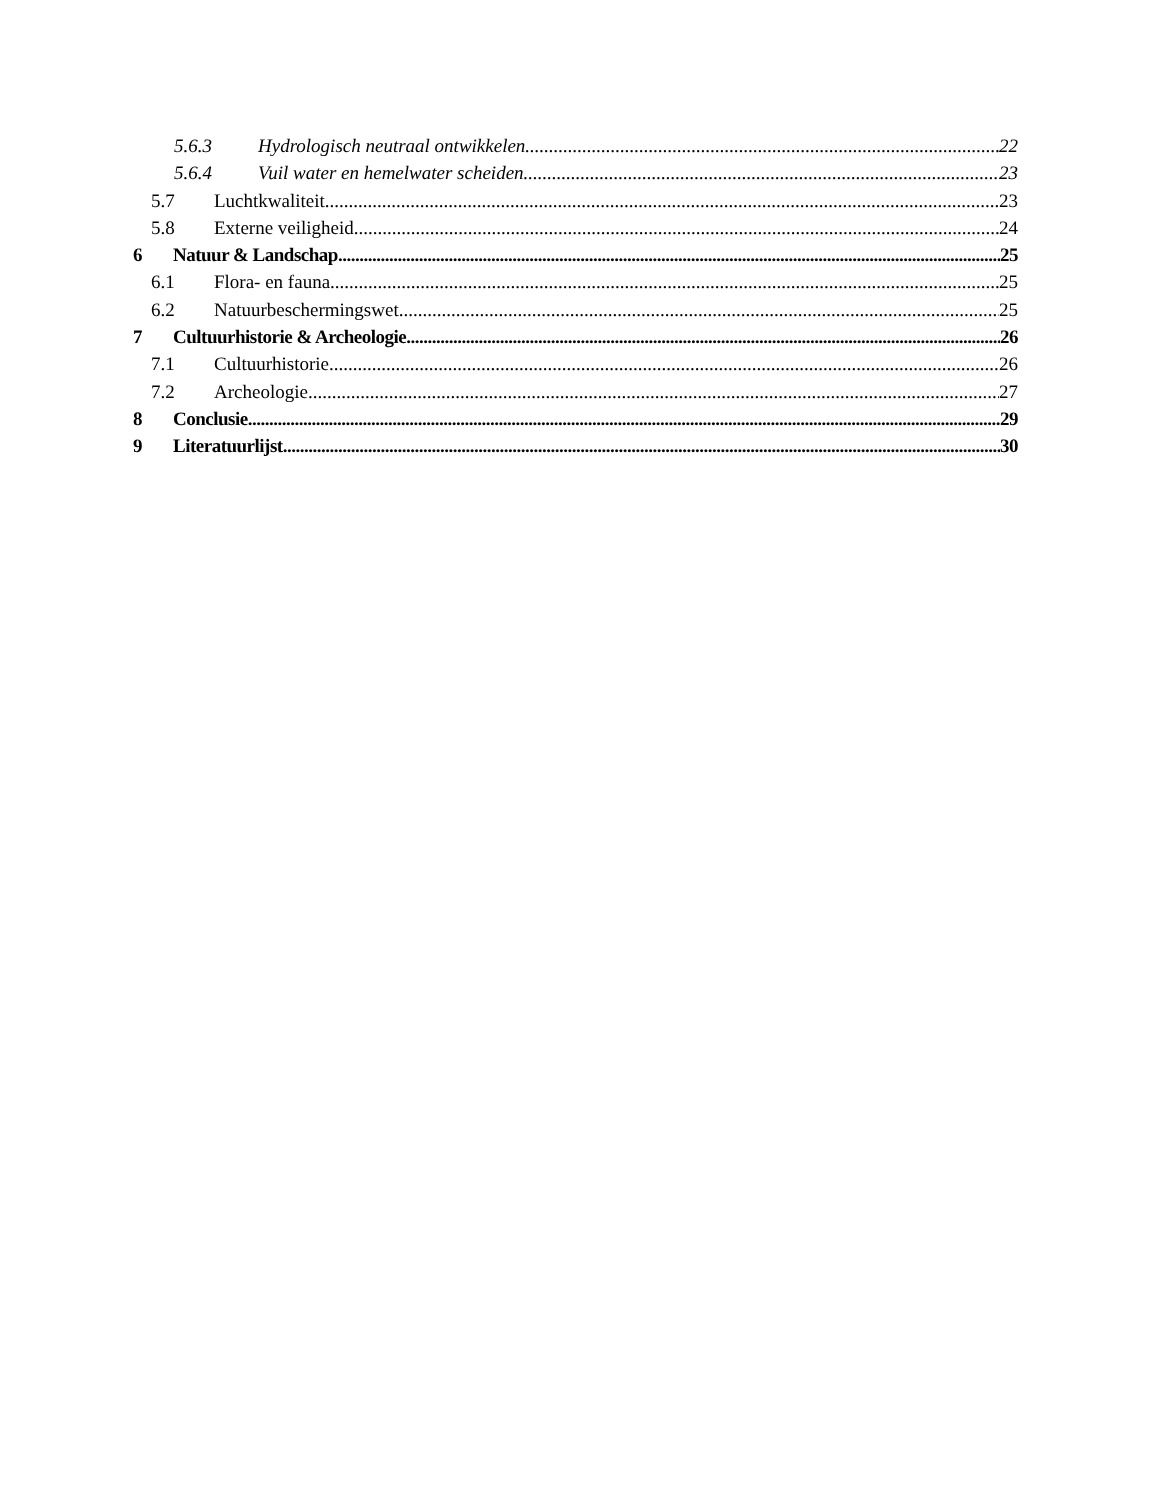5.6.3 Hydrologisch neutraal ontwikkelen 22
5.6.4 Vuil water en hemelwater scheiden 23
5.7 Luchtkwaliteit 23
5.8 Externe veiligheid 24
6 Natuur & Landschap 25
6.1 Flora- en fauna 25
6.2 Natuurbeschermingswet 25
7 Cultuurhistorie & Archeologie 26
7.1 Cultuurhistorie 26
7.2 Archeologie 27
8 Conclusie 29
9 Literatuurlijst 30